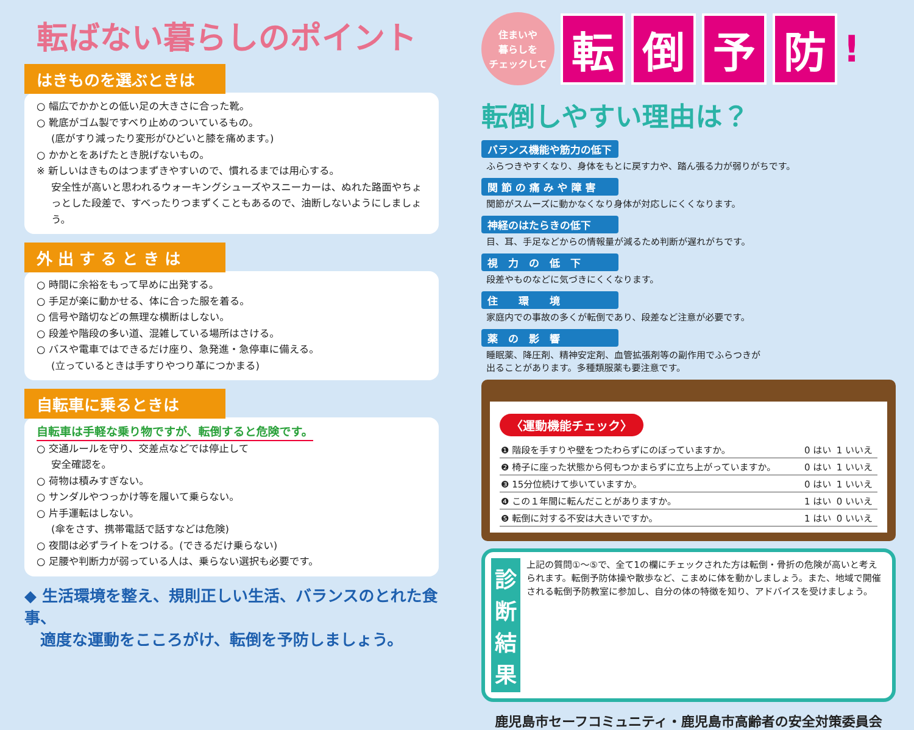転ばない暮らしのポイント
はきものを選ぶときは
○ 幅広でかかとの低い足の大きさに合った靴。
○ 靴底がゴム製ですべり止めのついているもの。
(底がすり減ったり変形がひどいと膝を痛めます。)
○ かかとをあげたとき脱げないもの。
※ 新しいはきものはつまずきやすいので、慣れるまでは用心する。
安全性が高いと思われるウォーキングシューズやスニーカーは、ぬれた路面やちょっとした段差で、すべったりつまずくこともあるので、油断しないようにしましょう。
外 出 す る と き は
○ 時間に余裕をもって早めに出発する。
○ 手足が楽に動かせる、体に合った服を着る。
○ 信号や踏切などの無理な横断はしない。
○ 段差や階段の多い道、混雑している場所はさける。
○ バスや電車ではできるだけ座り、急発進・急停車に備える。
(立っているときは手すりやつり革につかまる)
自転車に乗るときは
自転車は手軽な乗り物ですが、転倒すると危険です。
○ 交通ルールを守り、交差点などでは停止して
安全確認を。
○ 荷物は積みすぎない。
○ サンダルやつっかけ等を履いて乗らない。
○ 片手運転はしない。
(傘をさす、携帯電話で話すなどは危険)
○ 夜間は必ずライトをつける。(できるだけ乗らない)
○ 足腰や判断力が弱っている人は、乗らない選択も必要です。
◆ 生活環境を整え、規則正しい生活、バランスのとれた食事、
　適度な運動をこころがけ、転倒を予防しましょう。
住まいや
暮らしを
チェックして
転倒予防!
転倒しやすい理由は？
バランス機能や筋力の低下
ふらつきやすくなり、身体をもとに戻す力や、踏ん張る力が弱りがちです。
関 節 の 痛 み や 障 害
関節がスムーズに動かなくなり身体が対応しにくくなります。
神経のはたらきの低下
目、耳、手足などからの情報量が減るため判断が遅れがちです。
視　力　の　低　下
段差やものなどに気づきにくくなります。
住　　環　　境
家庭内での事故の多くが転倒であり、段差など注意が必要です。
薬　の　影　響
睡眠薬、降圧剤、精神安定剤、血管拡張剤等の副作用でふらつきが
出ることがあります。多種類服薬も要注意です。
〈運動機能チェック〉
| ❶ 階段を手すりや壁をつたわらずにのぼっていますか。 | 0 はい | 1 いいえ |
| ❷ 椅子に座った状態から何もつかまらずに立ち上がっていますか。 | 0 はい | 1 いいえ |
| ❸ 15分位続けて歩いていますか。 | 0 はい | 1 いいえ |
| ❹ この１年間に転んだことがありますか。 | 1 はい | 0 いいえ |
| ❺ 転倒に対する不安は大きいですか。 | 1 はい | 0 いいえ |
診断
結果
上記の質問①〜⑤で、全て1の欄にチェックされた方は転倒・骨折の危険が高いと考えられます。転倒予防体操や散歩など、こまめに体を動かしましょう。また、地域で開催される転倒予防教室に参加し、自分の体の特徴を知り、アドバイスを受けましょう。
鹿児島市セーフコミュニティ・鹿児島市高齢者の安全対策委員会